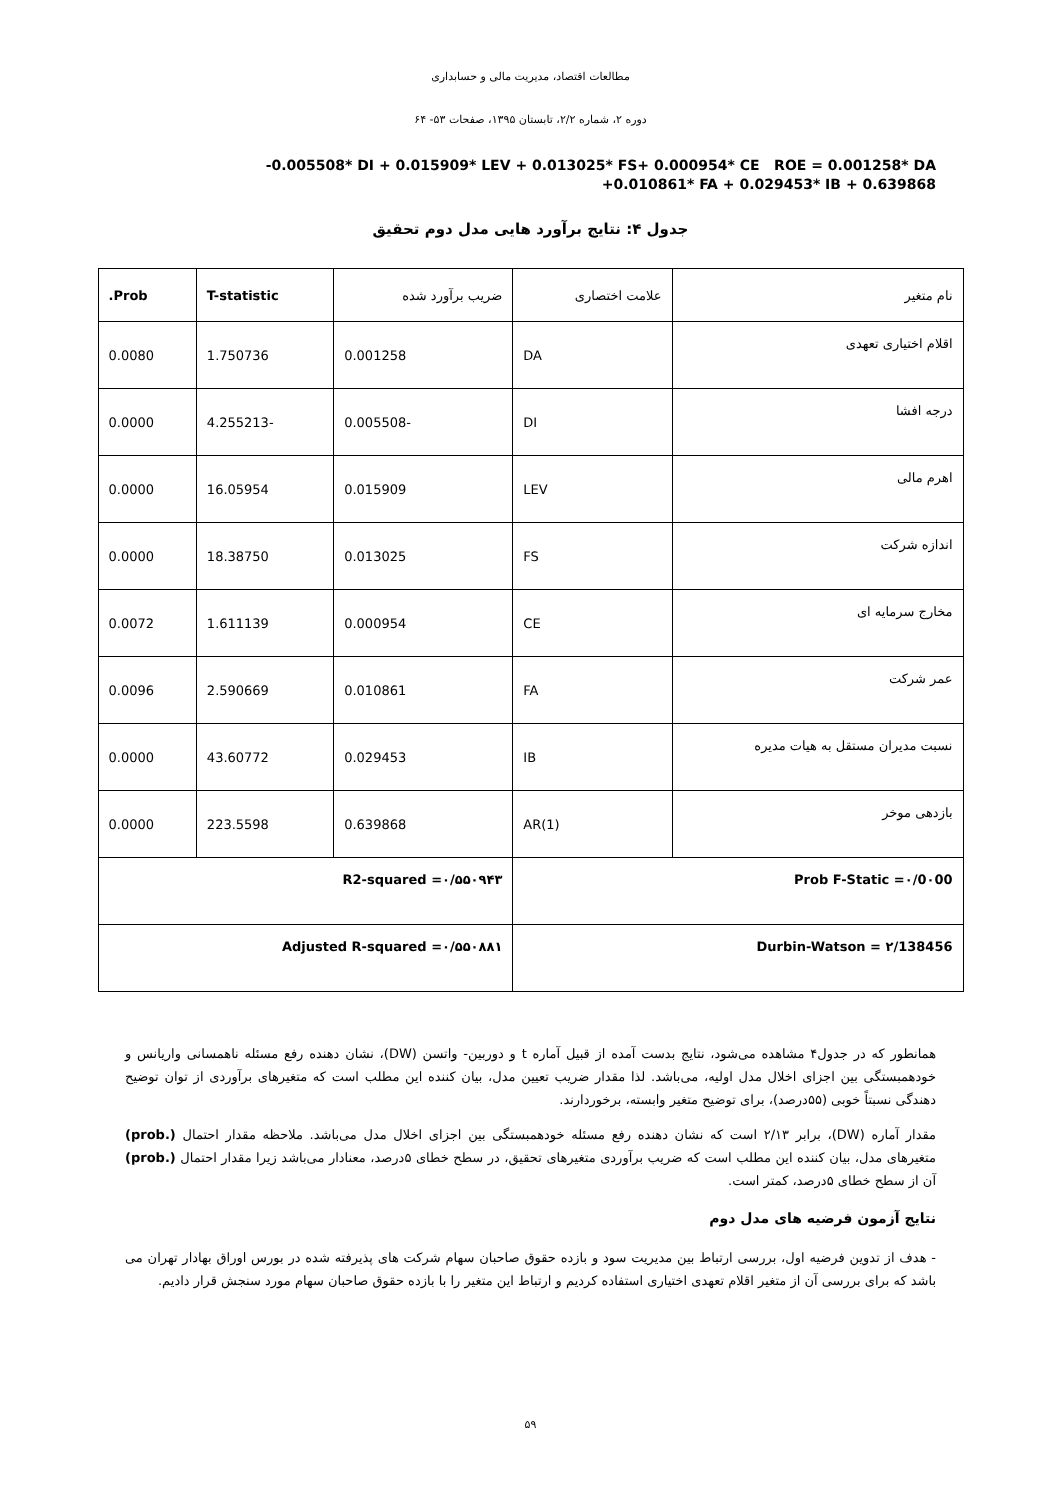مطالعات اقتصاد، مدیریت مالی و حسابداری
دوره ۲، شماره ۲/۲، تابستان ۱۳۹۵، صفحات ۵۳- ۶۴
-0.005508* DI + 0.015909* LEV + 0.013025* FS+ 0.000954* CE ROE = 0.001258* DA
+0.010861* FA + 0.029453* IB + 0.639868
جدول ۴: نتایج برآورد هایی مدل دوم تحقیق
| نام متغیر | علامت اختصاری | ضریب برآورد شده | T-statistic | Prob. |
| --- | --- | --- | --- | --- |
| اقلام اختیاری تعهدی | DA | 0.001258 | 1.750736 | 0.0080 |
| درجه افشا | DI | -0.005508 | -4.255213 | 0.0000 |
| اهرم مالی | LEV | 0.015909 | 16.05954 | 0.0000 |
| اندازه شرکت | FS | 0.013025 | 18.38750 | 0.0000 |
| مخارج سرمایه ای | CE | 0.000954 | 1.611139 | 0.0072 |
| عمر شرکت | FA | 0.010861 | 2.590669 | 0.0096 |
| نسبت مدیران مستقل به هیات مدیره | IB | 0.029453 | 43.60772 | 0.0000 |
| بازدهی موخر | AR(1) | 0.639868 | 223.5598 | 0.0000 |
| Prob F-Static =۰/0۰00 | | R2-squared =۰/۵۵۰۹۴۳ | | |
| Durbin-Watson = ۲/138456 | | Adjusted R-squared =۰/۵۵۰۸۸۱ | | |
همانطور که در جدول۴ مشاهده می‌شود، نتایج بدست آمده از قبیل آماره t و دوربین- واتسن (DW)، نشان دهنده رفع مسئله ناهمسانی واریانس و خودهمبستگی بین اجزای اخلال مدل اولیه، می‌باشد. لذا مقدار ضریب تعیین مدل، بیان کننده این مطلب است که متغیرهای برآوردی از توان توضیح دهندگی نسبتاً خوبی (۵۵درصد)، برای توضیح متغیر وابسته، برخوردارند.
مقدار آماره (DW)، برابر ۲/۱۳ است که نشان دهنده رفع مسئله خودهمبستگی بین اجزای اخلال مدل می‌باشد. ملاحظه مقدار احتمال (.prob) متغیرهای مدل، بیان کننده این مطلب است که ضریب برآوردی متغیرهای تحقیق، در سطح خطای ۵درصد، معنادار می‌باشد زیرا مقدار احتمال (.prob) آن از سطح خطای ۵درصد، کمتر است.
نتایج آزمون فرضیه های مدل دوم
- هدف از تدوین فرضیه اول، بررسی ارتباط بین مدیریت سود و بازده حقوق صاحبان سهام شرکت های پذیرفته شده در بورس اوراق بهادار تهران می باشد که برای بررسی آن از متغیر اقلام تعهدی اختیاری استفاده کردیم و ارتباط این متغیر را با بازده حقوق صاحبان سهام مورد سنجش قرار دادیم.
۵۹